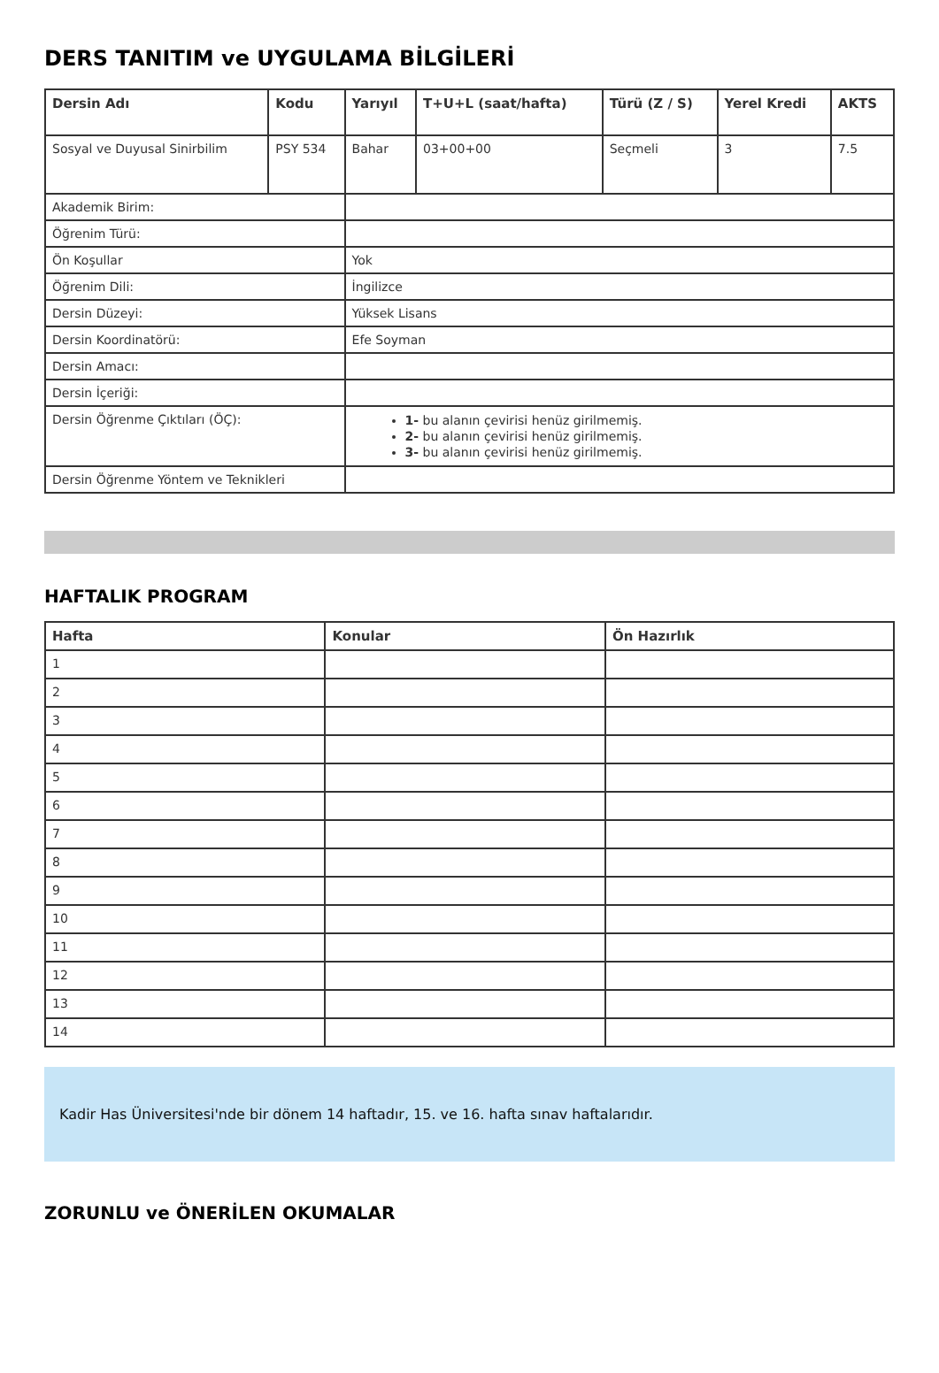DERS TANITIM ve UYGULAMA BİLGİLERİ
| Dersin Adı | Kodu | Yarıyıl | T+U+L (saat/hafta) | Türü (Z / S) | Yerel Kredi | AKTS |
| --- | --- | --- | --- | --- | --- | --- |
| Sosyal ve Duyusal Sinirbilim | PSY 534 | Bahar | 03+00+00 | Seçmeli | 3 | 7.5 |
| Akademik Birim: | | | | | | |
| Öğrenim Türü: | | | | | | |
| Ön Koşullar | | Yok | | | | |
| Öğrenim Dili: | | İngilizce | | | | |
| Dersin Düzeyi: | | Yüksek Lisans | | | | |
| Dersin Koordinatörü: | | Efe Soyman | | | | |
| Dersin Amacı: | | | | | | |
| Dersin İçeriği: | | | | | | |
| Dersin Öğrenme Çıktıları (ÖÇ): | | 1- bu alanın çevirisi henüz girilmemiş. 2- bu alanın çevirisi henüz girilmemiş. 3- bu alanın çevirisi henüz girilmemiş. | | | | |
| Dersin Öğrenme Yöntem ve Teknikleri | | | | | | |
HAFTALIK PROGRAM
| Hafta | Konular | Ön Hazırlık |
| --- | --- | --- |
| 1 | | |
| 2 | | |
| 3 | | |
| 4 | | |
| 5 | | |
| 6 | | |
| 7 | | |
| 8 | | |
| 9 | | |
| 10 | | |
| 11 | | |
| 12 | | |
| 13 | | |
| 14 | | |
Kadir Has Üniversitesi'nde bir dönem 14 haftadır, 15. ve 16. hafta sınav haftalarıdır.
ZORUNLU ve ÖNERİLEN OKUMALAR